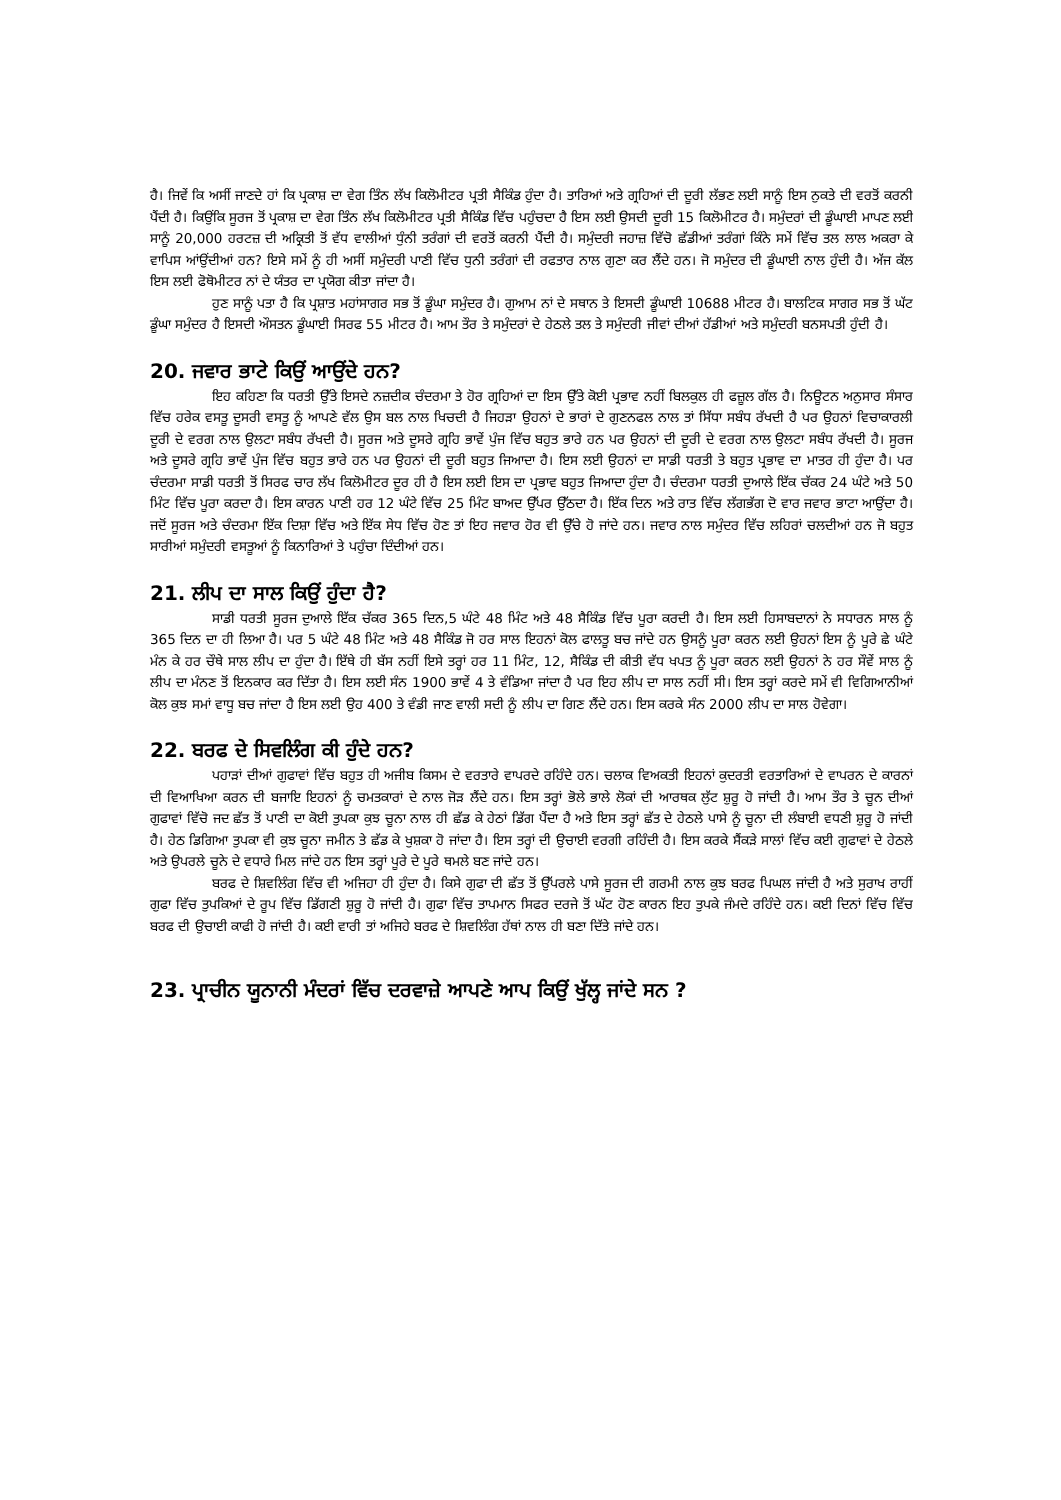ਹੈ। ਜਿਵੇਂ ਕਿ ਅਸੀਂ ਜਾਣਦੇ ਹਾਂ ਕਿ ਪ੍ਰਕਾਸ਼ ਦਾ ਵੇਗ ਤਿੰਨ ਲੱਖ ਕਿਲੋਮੀਟਰ ਪ੍ਰਤੀ ਸੈਕਿੰਡ ਹੁੰਦਾ ਹੈ। ਤਾਰਿਆਂ ਅਤੇ ਗ੍ਰਹਿਆਂ ਦੀ ਦੂਰੀ ਲੱਭਣ ਲਈ ਸਾਨੂੰ ਇਸ ਨੁਕਤੇ ਦੀ ਵਰਤੋਂ ਕਰਨੀ ਪੈਂਦੀ ਹੈ। ਕਿਉਂਕਿ ਸੂਰਜ ਤੋਂ ਪ੍ਰਕਾਸ਼ ਦਾ ਵੇਗ ਤਿੰਨ ਲੱਖ ਕਿਲੋਮੀਟਰ ਪ੍ਰਤੀ ਸੈਕਿੰਡ ਵਿੱਚ ਪਹੁੰਚਦਾ ਹੈ ਇਸ ਲਈ ਉਸਦੀ ਦੂਰੀ 15 ਕਿਲੋਮੀਟਰ ਹੈ। ਸਮੁੰਦਰਾਂ ਦੀ ਡੂੰਘਾਈ ਮਾਪਣ ਲਈ ਸਾਨੂੰ 20,000 ਹਰਟਜ਼ ਦੀ ਅਕ੍ਰਿਤੀ ਤੋਂ ਵੱਧ ਵਾਲੀਆਂ ਧੁੰਨੀ ਤਰੰਗਾਂ ਦੀ ਵਰਤੋਂ ਕਰਨੀ ਪੈਂਦੀ ਹੈ। ਸਮੁੰਦਰੀ ਜਹਾਜ਼ ਵਿੱਚੋ ਛੱਡੀਆਂ ਤਰੰਗਾਂ ਕਿੰਨੇ ਸਮੇਂ ਵਿੱਚ ਤਲ ਲਾਲ ਅਕਰਾ ਕੇ ਵਾਪਿਸ ਆਂਉਂਦੀਆਂ ਹਨ? ਇਸੇ ਸਮੇਂ ਨੂੰ ਹੀ ਅਸੀਂ ਸਮੁੰਦਰੀ ਪਾਣੀ ਵਿੱਚ ਧੁਨੀ ਤਰੰਗਾਂ ਦੀ ਰਫਤਾਰ ਨਾਲ ਗੁਣਾ ਕਰ ਲੈਂਦੇ ਹਨ। ਜੋ ਸਮੁੰਦਰ ਦੀ ਡੂੰਘਾਈ ਨਾਲ ਹੁੰਦੀ ਹੈ। ਅੱਜ ਕੱਲ ਇਸ ਲਈ ਫੋਥੋਮੀਟਰ ਨਾਂ ਦੇ ਯੰਤਰ ਦਾ ਪ੍ਰਯੋਗ ਕੀਤਾ ਜਾਂਦਾ ਹੈ।
ਹੁਣ ਸਾਨੂੰ ਪਤਾ ਹੈ ਕਿ ਪ੍ਰਸ਼ਾਤ ਮਹਾਂਸਾਗਰ ਸਭ ਤੋਂ ਡੂੰਘਾ ਸਮੁੰਦਰ ਹੈ। ਗੁਆਮ ਨਾਂ ਦੇ ਸਥਾਨ ਤੇ ਇਸਦੀ ਡੂੰਘਾਈ 10688 ਮੀਟਰ ਹੈ। ਬਾਲਟਿਕ ਸਾਗਰ ਸਭ ਤੋਂ ਘੱਟ ਡੂੰਘਾ ਸਮੁੰਦਰ ਹੈ ਇਸਦੀ ਔਸਤਨ ਡੂੰਘਾਈ ਸਿਰਫ 55 ਮੀਟਰ ਹੈ। ਆਮ ਤੌਰ ਤੇ ਸਮੁੰਦਰਾਂ ਦੇ ਹੇਠਲੇ ਤਲ ਤੇ ਸਮੁੰਦਰੀ ਜੀਵਾਂ ਦੀਆਂ ਹੱਡੀਆਂ ਅਤੇ ਸਮੁੰਦਰੀ ਬਨਸਪਤੀ ਹੁੰਦੀ ਹੈ।
20. ਜਵਾਰ ਭਾਟੇ ਕਿਉਂ ਆਉਂਦੇ ਹਨ?
ਇਹ ਕਹਿਣਾ ਕਿ ਧਰਤੀ ਉੱਤੇ ਇਸਦੇ ਨਜ਼ਦੀਕ ਚੰਦਰਮਾ ਤੇ ਹੋਰ ਗ੍ਰਹਿਆਂ ਦਾ ਇਸ ਉੱਤੇ ਕੋਈ ਪ੍ਰਭਾਵ ਨਹੀਂ ਬਿਲਕੁਲ ਹੀ ਫਜ਼ੂਲ ਗੱਲ ਹੈ। ਨਿਊਟਨ ਅਨੁਸਾਰ ਸੰਸਾਰ ਵਿੱਚ ਹਰੇਕ ਵਸਤੂ ਦੂਸਰੀ ਵਸਤੂ ਨੂੰ ਆਪਣੇ ਵੱਲ ਉਸ ਬਲ ਨਾਲ ਖਿਚਦੀ ਹੈ ਜਿਹੜਾ ਉਹਨਾਂ ਦੇ ਭਾਰਾਂ ਦੇ ਗੁਣਨਫਲ ਨਾਲ ਤਾਂ ਸਿੱਧਾ ਸਬੰਧ ਰੱਖਦੀ ਹੈ ਪਰ ਉਹਨਾਂ ਵਿਚਾਕਾਰਲੀ ਦੂਰੀ ਦੇ ਵਰਗ ਨਾਲ ਉਲਟਾ ਸਬੰਧ ਰੱਖਦੀ ਹੈ। ਸੂਰਜ ਅਤੇ ਦੂਸਰੇ ਗ੍ਰਹਿ ਭਾਵੇਂ ਪੁੰਜ ਵਿੱਚ ਬਹੁਤ ਭਾਰੇ ਹਨ ਪਰ ਉਹਨਾਂ ਦੀ ਦੂਰੀ ਦੇ ਵਰਗ ਨਾਲ ਉਲਟਾ ਸਬੰਧ ਰੱਖਦੀ ਹੈ। ਸੂਰਜ ਅਤੇ ਦੂਸਰੇ ਗ੍ਰਹਿ ਭਾਵੇਂ ਪੁੰਜ ਵਿੱਚ ਬਹੁਤ ਭਾਰੇ ਹਨ ਪਰ ਉਹਨਾਂ ਦੀ ਦੂਰੀ ਬਹੁਤ ਜਿਆਦਾ ਹੈ। ਇਸ ਲਈ ਉਹਨਾਂ ਦਾ ਸਾਡੀ ਧਰਤੀ ਤੇ ਬਹੁਤ ਪ੍ਰਭਾਵ ਦਾ ਮਾਤਰ ਹੀ ਹੁੰਦਾ ਹੈ। ਪਰ ਚੰਦਰਮਾ ਸਾਡੀ ਧਰਤੀ ਤੋਂ ਸਿਰਫ ਚਾਰ ਲੱਖ ਕਿਲੋਮੀਟਰ ਦੂਰ ਹੀ ਹੈ ਇਸ ਲਈ ਇਸ ਦਾ ਪ੍ਰਭਾਵ ਬਹੁਤ ਜਿਆਦਾ ਹੁੰਦਾ ਹੈ। ਚੰਦਰਮਾ ਧਰਤੀ ਦੁਆਲੇ ਇੱਕ ਚੱਕਰ 24 ਘੰਟੇ ਅਤੇ 50 ਮਿੰਟ ਵਿੱਚ ਪੂਰਾ ਕਰਦਾ ਹੈ। ਇਸ ਕਾਰਨ ਪਾਣੀ ਹਰ 12 ਘੰਟੇ ਵਿੱਚ 25 ਮਿੰਟ ਬਾਅਦ ਉੱਪਰ ਉੱਠਦਾ ਹੈ। ਇੱਕ ਦਿਨ ਅਤੇ ਰਾਤ ਵਿੱਚ ਲੱਗਭੱਗ ਦੋ ਵਾਰ ਜਵਾਰ ਭਾਟਾ ਆਉਂਦਾ ਹੈ। ਜਦੋਂ ਸੂਰਜ ਅਤੇ ਚੰਦਰਮਾ ਇੱਕ ਦਿਸ਼ਾ ਵਿੱਚ ਅਤੇ ਇੱਕ ਸੇਧ ਵਿੱਚ ਹੋਣ ਤਾਂ ਇਹ ਜਵਾਰ ਹੋਰ ਵੀ ਉੱਚੇ ਹੋ ਜਾਂਦੇ ਹਨ। ਜਵਾਰ ਨਾਲ ਸਮੁੰਦਰ ਵਿੱਚ ਲਹਿਰਾਂ ਚਲਦੀਆਂ ਹਨ ਜੋ ਬਹੁਤ ਸਾਰੀਆਂ ਸਮੁੰਦਰੀ ਵਸਤੂਆਂ ਨੂੰ ਕਿਨਾਰਿਆਂ ਤੇ ਪਹੁੰਚਾ ਦਿੰਦੀਆਂ ਹਨ।
21. ਲੀਪ ਦਾ ਸਾਲ ਕਿਉਂ ਹੁੰਦਾ ਹੈ?
ਸਾਡੀ ਧਰਤੀ ਸੂਰਜ ਦੁਆਲੇ ਇੱਕ ਚੱਕਰ 365 ਦਿਨ,5 ਘੰਟੇ 48 ਮਿੰਟ ਅਤੇ 48 ਸੈਕਿੰਡ ਵਿੱਚ ਪੂਰਾ ਕਰਦੀ ਹੈ। ਇਸ ਲਈ ਹਿਸਾਬਦਾਨਾਂ ਨੇ ਸਧਾਰਨ ਸਾਲ ਨੂੰ 365 ਦਿਨ ਦਾ ਹੀ ਲਿਆ ਹੈ। ਪਰ 5 ਘੰਟੇ 48 ਮਿੰਟ ਅਤੇ 48 ਸੈਕਿੰਡ ਜੋ ਹਰ ਸਾਲ ਇਹਨਾਂ ਕੋਲ ਫਾਲਤੂ ਬਚ ਜਾਂਦੇ ਹਨ ਉਸਨੂੰ ਪੂਰਾ ਕਰਨ ਲਈ ਉਹਨਾਂ ਇਸ ਨੂੰ ਪੂਰੇ ਛੇ ਘੰਟੇ ਮੰਨ ਕੇ ਹਰ ਚੌਥੇ ਸਾਲ ਲੀਪ ਦਾ ਹੁੰਦਾ ਹੈ। ਇੱਥੇ ਹੀ ਬੱਸ ਨਹੀਂ ਇਸੇ ਤਰ੍ਹਾਂ ਹਰ 11 ਮਿੰਟ, 12, ਸੈਕਿੰਡ ਦੀ ਕੀਤੀ ਵੱਧ ਖਪਤ ਨੂੰ ਪੂਰਾ ਕਰਨ ਲਈ ਉਹਨਾਂ ਨੇ ਹਰ ਸੌਵੇਂ ਸਾਲ ਨੂੰ ਲੀਪ ਦਾ ਮੰਨਣ ਤੋਂ ਇਨਕਾਰ ਕਰ ਦਿੱਤਾ ਹੈ। ਇਸ ਲਈ ਸੰਨ 1900 ਭਾਵੇਂ 4 ਤੇ ਵੰਡਿਆ ਜਾਂਦਾ ਹੈ ਪਰ ਇਹ ਲੀਪ ਦਾ ਸਾਲ ਨਹੀਂ ਸੀ। ਇਸ ਤਰ੍ਹਾਂ ਕਰਦੇ ਸਮੇਂ ਵੀ ਵਿਗਿਆਨੀਆਂ ਕੋਲ ਕੁਝ ਸਮਾਂ ਵਾਧੂ ਬਚ ਜਾਂਦਾ ਹੈ ਇਸ ਲਈ ਉਹ 400 ਤੇ ਵੰਡੀ ਜਾਣ ਵਾਲੀ ਸਦੀ ਨੂੰ ਲੀਪ ਦਾ ਗਿਣ ਲੈਂਦੇ ਹਨ। ਇਸ ਕਰਕੇ ਸੰਨ 2000 ਲੀਪ ਦਾ ਸਾਲ ਹੋਵੇਗਾ।
22. ਬਰਫ ਦੇ ਸਿਵਲਿੰਗ ਕੀ ਹੁੰਦੇ ਹਨ?
ਪਹਾੜਾਂ ਦੀਆਂ ਗੁਫਾਵਾਂ ਵਿੱਚ ਬਹੁਤ ਹੀ ਅਜੀਬ ਕਿਸਮ ਦੇ ਵਰਤਾਰੇ ਵਾਪਰਦੇ ਰਹਿੰਦੇ ਹਨ। ਚਲਾਕ ਵਿਅਕਤੀ ਇਹਨਾਂ ਕੁਦਰਤੀ ਵਰਤਾਰਿਆਂ ਦੇ ਵਾਪਰਨ ਦੇ ਕਾਰਨਾਂ ਦੀ ਵਿਆਖਿਆ ਕਰਨ ਦੀ ਬਜਾਇ ਇਹਨਾਂ ਨੂੰ ਚਮਤਕਾਰਾਂ ਦੇ ਨਾਲ ਜੋੜ ਲੈਂਦੇ ਹਨ। ਇਸ ਤਰ੍ਹਾਂ ਭੋਲੇ ਭਾਲੇ ਲੋਕਾਂ ਦੀ ਆਰਥਕ ਲੁੱਟ ਸ਼ੁਰੂ ਹੋ ਜਾਂਦੀ ਹੈ। ਆਮ ਤੌਰ ਤੇ ਚੂਨ ਦੀਆਂ ਗੁਫਾਵਾਂ ਵਿੱਚੋ ਜਦ ਛੱਤ ਤੋਂ ਪਾਣੀ ਦਾ ਕੋਈ ਤੁਪਕਾ ਕੁਝ ਚੂਨਾ ਨਾਲ ਹੀ ਛੱਡ ਕੇ ਹੇਠਾਂ ਡਿੱਗ ਪੈਂਦਾ ਹੈ ਅਤੇ ਇਸ ਤਰ੍ਹਾਂ ਛੱਤ ਦੇ ਹੇਠਲੇ ਪਾਸੇ ਨੂੰ ਚੂਨਾ ਦੀ ਲੰਬਾਈ ਵਧਣੀ ਸ਼ੁਰੂ ਹੋ ਜਾਂਦੀ ਹੈ। ਹੇਠ ਡਿਗਿਆ ਤੁਪਕਾ ਵੀ ਕੁਝ ਚੂਨਾ ਜਮੀਨ ਤੇ ਛੱਡ ਕੇ ਖੁਸ਼ਕਾ ਹੋ ਜਾਂਦਾ ਹੈ। ਇਸ ਤਰ੍ਹਾਂ ਦੀ ਉਚਾਈ ਵਰਗੀ ਰਹਿੰਦੀ ਹੈ। ਇਸ ਕਰਕੇ ਸੈਂਕੜੇ ਸਾਲਾਂ ਵਿੱਚ ਕਈ ਗੁਫਾਵਾਂ ਦੇ ਹੇਠਲੇ ਅਤੇ ਉਪਰਲੇ ਚੂਨੇ ਦੇ ਵਧਾਰੇ ਮਿਲ ਜਾਂਦੇ ਹਨ ਇਸ ਤਰ੍ਹਾਂ ਪੂਰੇ ਦੇ ਪੂਰੇ ਥਮਲੇ ਬਣ ਜਾਂਦੇ ਹਨ।
ਬਰਫ ਦੇ ਸ਼ਿਵਲਿੰਗ ਵਿੱਚ ਵੀ ਅਜਿਹਾ ਹੀ ਹੁੰਦਾ ਹੈ। ਕਿਸੇ ਗੁਫਾ ਦੀ ਛੱਤ ਤੋਂ ਉੱਪਰਲੇ ਪਾਸੇ ਸੂਰਜ ਦੀ ਗਰਮੀ ਨਾਲ ਕੁਝ ਬਰਫ ਪਿਘਲ ਜਾਂਦੀ ਹੈ ਅਤੇ ਸੁਰਾਖ ਰਾਹੀਂ ਗੁਫਾ ਵਿੱਚ ਤੁਪਕਿਆਂ ਦੇ ਰੂਪ ਵਿੱਚ ਡਿੱਗਣੀ ਸ਼ੁਰੂ ਹੋ ਜਾਂਦੀ ਹੈ। ਗੁਫਾ ਵਿੱਚ ਤਾਪਮਾਨ ਸਿਫਰ ਦਰਜੇ ਤੋਂ ਘੱਟ ਹੋਣ ਕਾਰਨ ਇਹ ਤੁਪਕੇ ਜੰਮਦੇ ਰਹਿੰਦੇ ਹਨ। ਕਈ ਦਿਨਾਂ ਵਿੱਚ ਵਿੱਚ ਬਰਫ ਦੀ ਉਚਾਈ ਕਾਫੀ ਹੋ ਜਾਂਦੀ ਹੈ। ਕਈ ਵਾਰੀ ਤਾਂ ਅਜਿਹੇ ਬਰਫ ਦੇ ਸ਼ਿਵਲਿੰਗ ਹੱਥਾਂ ਨਾਲ ਹੀ ਬਣਾ ਦਿੱਤੇ ਜਾਂਦੇ ਹਨ।
23. ਪ੍ਰਾਚੀਨ ਯੂਨਾਨੀ ਮੰਦਰਾਂ ਵਿੱਚ ਦਰਵਾਜ਼ੇ ਆਪਣੇ ਆਪ ਕਿਉਂ ਖੁੱਲ੍ਹ ਜਾਂਦੇ ਸਨ ?